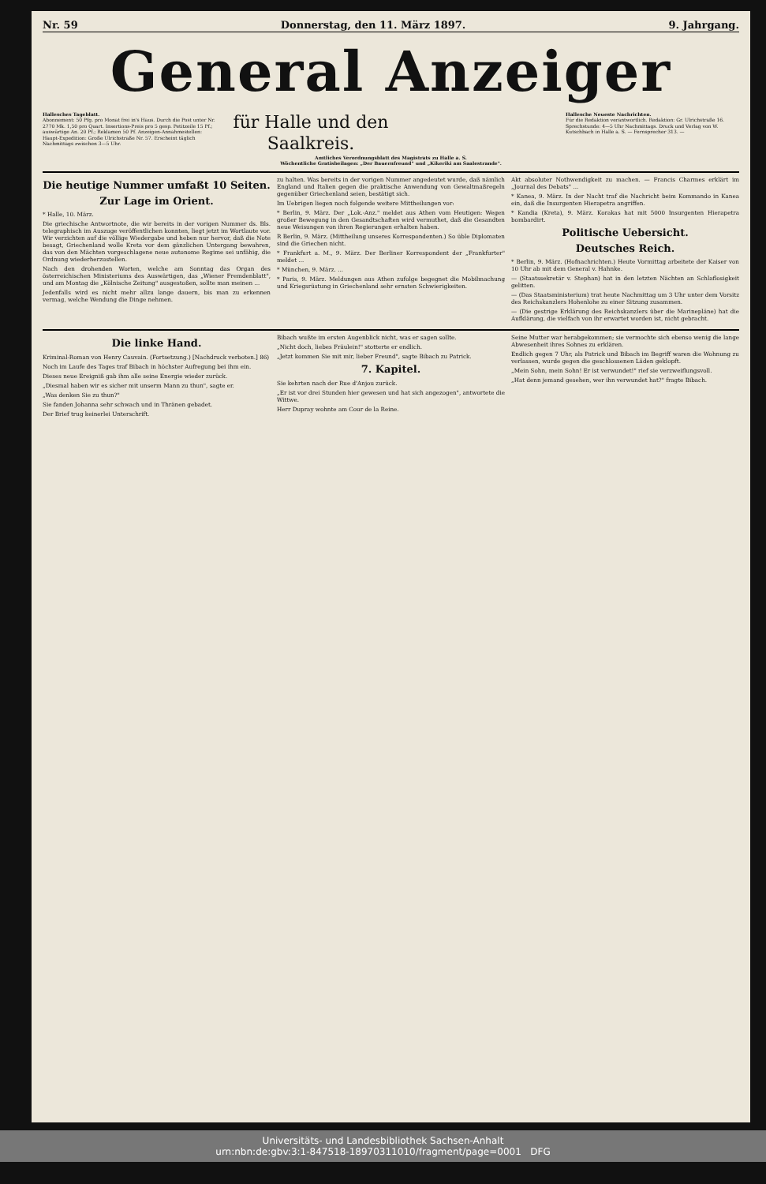Nr. 59 Donnerstag, den 11. März 1897. 9. Jahrgang.
General Anzeiger
Hallesches Tageblatt.
Abonnement: 50 Pfg. pro Monat frei in's Haus. Durch die Post unter Nr. 2770 Mk. 1,50 pro Quart. Insertions-Preis pro 5 gesp. Petitzeile 15 Pf.; auswärtige An. 20 Pf.; Reklamen 50 Pf. Anzeigen-Annahmestellen: Haupt-Expedition: Große Ulrichstraße Nr. 57. Erscheint täglich Nachmittags zwischen 3—5 Uhr.
für Halle und den Saalkreis.
Amtliches Verordnungsblatt des Magistrats zu Halle a. S.
Wöchentliche Gratisbeilagen: „Der Bauernfreund" und „Kikeriki am Saalestrande".
Hallesche Neueste Nachrichten.
Für die Redaktion verantwortlich. Redaktion: Gr. Ulrichstraße 16. Sprechstunde: 4—5 Uhr Nachmittags. Druck und Verlag von W. Kutschbach in Halle a. S. — Fernsprecher 313. —
Die heutige Nummer umfaßt 10 Seiten.
Zur Lage im Orient.
* Halle, 10. März.
Die griechische Antwortnote, die wir bereits in der vorigen Nummer ds. Bls. telegraphisch im Auszuge veröffentlichen konnten, liegt jetzt im Wortlaute vor. Wir verzichten auf die völlige Wiedergabe und heben nur hervor, daß die Note besagt, Griechenland wolle Kreta vor dem gänzlichen Untergang bewahren, das von den Mächten vorgeschlagene neue autonome Regime sei unfähig, die Ordnung wiederherzustellen.
Nach den drohenden Worten, welche am Sonntag das Organ des österreichischen Ministeriums des Auswärtigen, das „Wiener Fremdenblatt", und am Montag die „Kölnische Zeitung" ausgestoßen, sollte man meinen ...
Jedenfalls wird es nicht mehr allzu lange dauern, bis man zu erkennen vermag, welche Wendung die Dinge nehmen.
zu halten. Was bereits in der vorigen Nummer angedeutet wurde, daß nämlich England und Italien gegen die praktische Anwendung von Gewaltmaßregeln gegenüber Griechenland seien, bestätigt sich.
Im Uebrigen liegen noch folgende weitere Mittheilungen vor:
* Berlin, 9. März. Der „Lok.-Anz." meldet aus Athen vom Heutigen: Wegen großer Bewegung in den Gesandtschaften wird vermuthet, daß die Gesandten neue Weisungen von ihren Regierungen erhalten haben.
R Berlin, 9. März. (Mittheilung unseres Korrespondenten.) So üble Diplomaten sind die Griechen nicht.
* Frankfurt a. M., 9. März. Der Berliner Korrespondent der „Frankfurter" meldet ...
* München, 9. März. ...
* Paris, 9. März. Meldungen aus Athen zufolge begegnet die Mobilmachung und Kriegsrüstung in Griechenland sehr ernsten Schwierigkeiten.
Akt absoluter Nothwendigkeit zu machen. — Francis Charmes erklärt im „Journal des Debats" ...
* Kanea, 9. März. In der Nacht traf die Nachricht beim Kommando in Kanea ein, daß die Insurgenten Hierapetra angriffen.
* Kandia (Kreta), 9. März. Korakas hat mit 5000 Insurgenten Hierapetra bombardirt.
Politische Uebersicht.
Deutsches Reich.
* Berlin, 9. März. (Hofnachrichten.) Heute Vormittag arbeitete der Kaiser von 10 Uhr ab mit dem General v. Hahnke.
— (Staatssekretär v. Stephan) hat in den letzten Nächten an Schlaflosigkeit gelitten.
— (Das Staatsministerium) trat heute Nachmittag um 3 Uhr unter dem Vorsitz des Reichskanzlers Hohenlohe zu einer Sitzung zusammen.
— (Die gestrige Erklärung des Reichskanzlers über die Marinepläne) hat die Aufklärung, die vielfach von ihr erwartet worden ist, nicht gebracht.
Die linke Hand.
Kriminal-Roman von Henry Cauvain. (Fortsetzung.) [Nachdruck verboten.] 86)
Noch im Laufe des Tages traf Bibach in höchster Aufregung bei ihm ein.
Dieses neue Ereigniß gab ihm alle seine Energie wieder zurück.
„Diesmal haben wir es sicher mit unserm Mann zu thun", sagte er.
„Was denken Sie zu thun?"
Sie fanden Johanna sehr schwach und in Thränen gebadet.
Der Brief trug keinerlei Unterschrift.
Bibach wußte im ersten Augenblick nicht, was er sagen sollte.
„Nicht doch, liebes Fräulein!" stotterte er endlich.
„Jetzt kommen Sie mit mir, lieber Freund", sagte Bibach zu Patrick.
7. Kapitel.
Sie kehrten nach der Rue d'Anjou zurück.
„Er ist vor drei Stunden hier gewesen und hat sich angezogen", antwortete die Wittwe.
Herr Dupray wohnte am Cour de la Reine.
Seine Mutter war herabgekommen; sie vermochte sich ebenso wenig die lange Abwesenheit ihres Sohnes zu erklären.
Endlich gegen 7 Uhr, als Patrick und Bibach im Begriff waren die Wohnung zu verlassen, wurde gegen die geschlossenen Läden geklopft.
„Mein Sohn, mein Sohn! Er ist verwundet!" rief sie verzweiflungsvoll.
„Hat denn jemand gesehen, wer ihn verwundet hat?" fragte Bibach.
Universitäts- und Landesbibliothek Sachsen-Anhalt
urn:nbn:de:gbv:3:1-847518-18970311010/fragment/page=0001 DFG